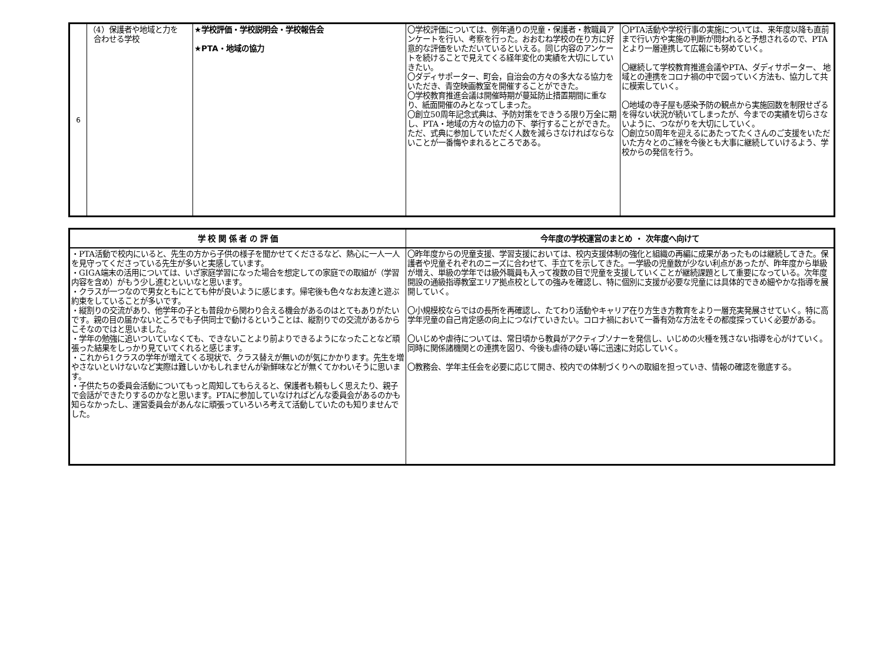| 6 | （4）保護者や地域と力を 合わせる学校 | ★学校評価・学校説明会・学校報告会 ★PTA・地域の協力 | 〇学校評価については、例年通りの児童・保護者・教職員アンケートを行い、考察を行った。おおむね学校の在り方に好意的な評価をいただいているといえる。同じ内容のアンケートを続けることで見えてくる経年変化の実績を大切にしていきたい。 〇ダディサポーター、町会，自治会の方々の多大なる協力をいただき、青空映画教室を開催することができた。 〇学校教育推進会議は開催時期が蔓延防止措置期間に重なり、紙面開催のみとなってしまった。 〇創立50周年記念式典は、予防対策をできうる限り万全に期し、PTA・地域の方々の協力の下、挙行することができた。ただ、式典に参加していただく人数を減らさなければならないことが一番悔やまれるところである。 | 〇PTA活動や学校行事の実施については、来年度以降も直前まで行い方や実施の判断が問われると予想されるので、PTAとより一層連携して広報にも努めていく。 〇継続して学校教育推進会議やPTA、ダディサポーター、 地域との連携をコロナ禍の中で図っていく方法も、協力して共に模索していく。 〇地域の寺子屋も感染予防の観点から実施回数を制限せざるを得ない状況が続いてしまったが、今までの実績を切らさないように、つながりを大切にしていく。 〇創立50周年を迎えるにあたってたくさんのご支援をいただいた方々とのご縁を今後とも大事に継続していけるよう、学校からの発信を行う。 |
| 学 校 関 係 者 の 評 価 | 今年度の学校運営のまとめ ・ 次年度へ向けて |
| --- | --- |
| ・PTA活動で校内にいると、先生の方から子供の様子を聞かせてくださるなど、熱心に一人一人を見守ってくださっている先生が多いと実感しています。 ・GIGA端末の活用については、いざ家庭学習になった場合を想定しての家庭での取組が（学習内容を含め）がもう少し進むといいなと思います。 ・クラスが一つなので男女ともにとても仲が良いように感じます。帰宅後も色々なお友達と遊ぶ約束をしていることが多いです。 ・縦割りの交流があり、他学年の子とも普段から関わり合える機会があるのはとてもありがたいです。親の目の届かないところでも子供同士で動けるということは、縦割りでの交流があるからこそなのではと思いました。 ・学年の勉強に追いついていなくても、できないことより前よりできるようになったことなど頑張った結果をしっかり見ていてくれると感じます。 ・これから1クラスの学年が増えてくる現状で、クラス替えが無いのが気にかかります。先生を増やさないといけないなど実際は難しいかもしれませんが新鮮味などが無くてかわいそうに思います。 ・子供たちの委員会活動についてもっと周知してもらえると、保護者も頼もしく思えたり、親子で会話ができたりするのかなと思います。PTAに参加していなければどんな委員会があるのかも知らなかったし、運営委員会があんなに頑張っていろいろ考えて活動していたのも知りませんでした。 | 〇昨年度からの児童支援、学習支援においては、校内支援体制の強化と組織の再編に成果があったものは継続してきた。保護者や児童それぞれのニーズに合わせて、手立てを示してきた。一学級の児童数が少ない利点があったが、昨年度から単級が増え、単級の学年では級外職員も入って複数の目で児童を支援していくことが継続課題として重要になっている。次年度開設の通級指導教室エリア拠点校としての強みを確認し、特に個別に支援が必要な児童には具体的できめ細やかな指導を展開していく。 〇小規模校ならではの長所を再確認し、たてわり活動やキャリア在り方生き方教育をより一層充実発展させていく。特に高学年児童の自己肯定感の向上につなげていきたい。コロナ禍において一番有効な方法をその都度探っていく必要がある。 〇いじめや虐待については、常日頃から教員がアクティブソナーを発信し、いじめの火種を残さない指導を心がけていく。同時に関係諸機関との連携を図り、今後も虐待の疑い等に迅速に対応していく。 〇教務会、学年主任会を必要に応じて開き、校内での体制づくりへの取組を担っていき、情報の確認を徹底する。 |